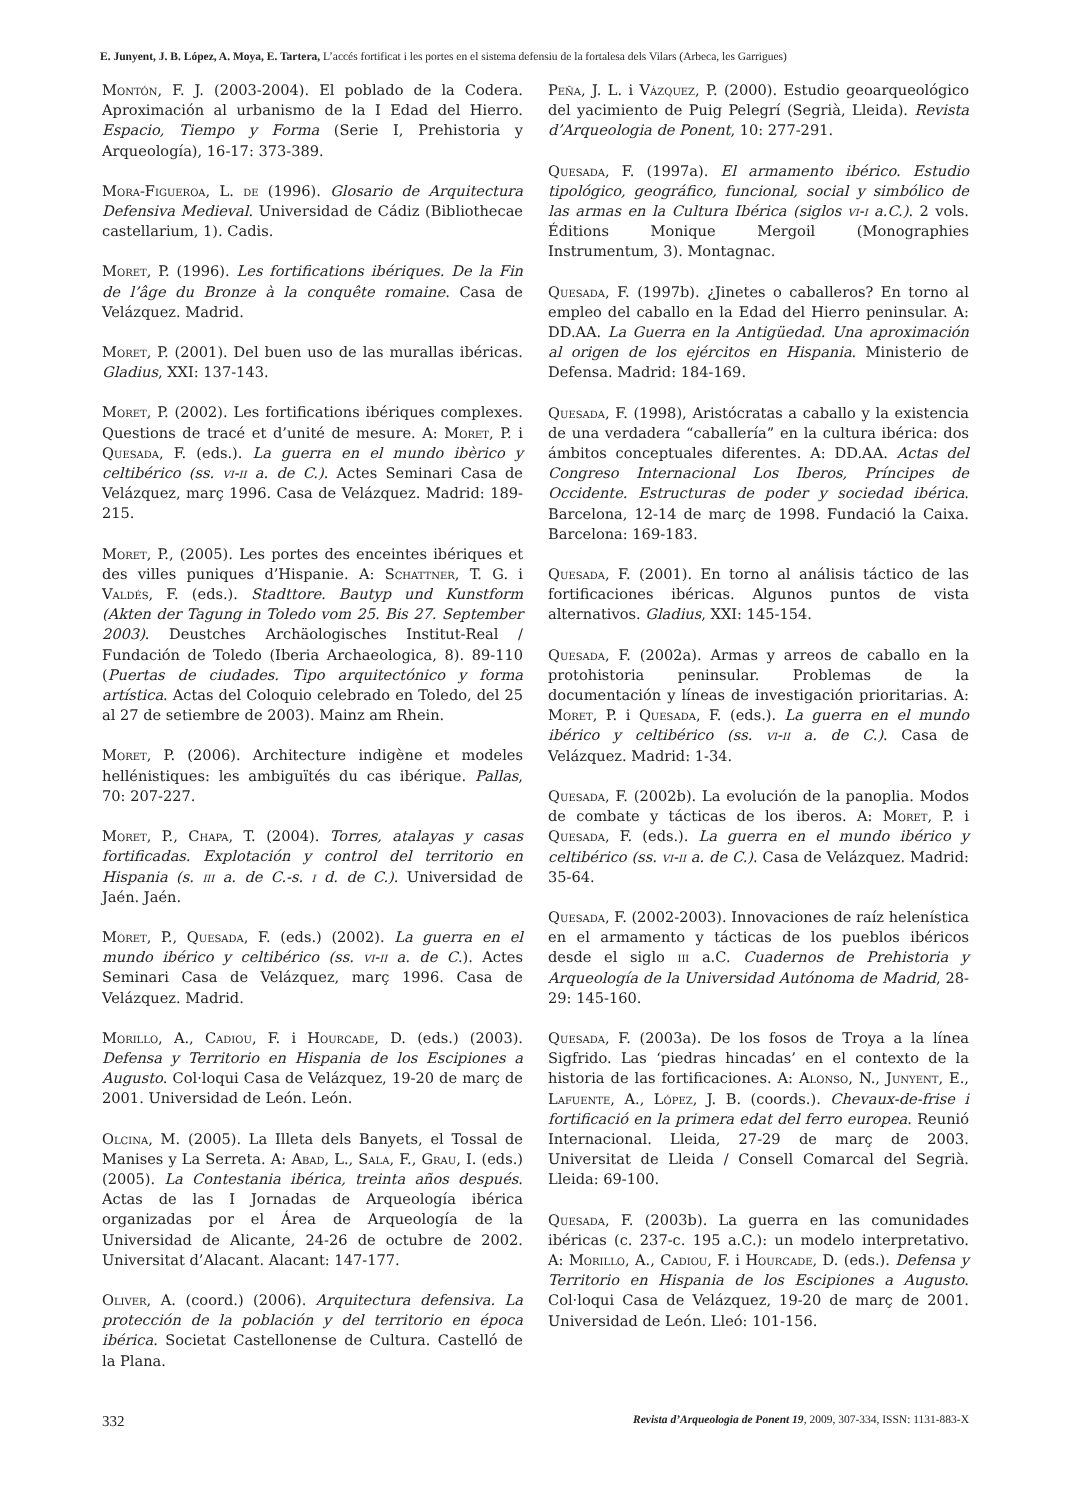E. Junyent, J. B. López, A. Moya, E. Tartera, L’accés fortificat i les portes en el sistema defensiu de la fortalesa dels Vilars (Arbeca, les Garrigues)
Montón, F. J. (2003-2004). El poblado de la Codera. Aproximación al urbanismo de la I Edad del Hierro. Espacio, Tiempo y Forma (Serie I, Prehistoria y Arqueología), 16-17: 373-389.
Mora-Figueroa, L. de (1996). Glosario de Arquitectura Defensiva Medieval. Universidad de Cádiz (Bibliothecae castellarium, 1). Cadis.
Moret, P. (1996). Les fortifications ibériques. De la Fin de l’âge du Bronze à la conquête romaine. Casa de Velázquez. Madrid.
Moret, P. (2001). Del buen uso de las murallas ibéricas. Gladius, XXI: 137-143.
Moret, P. (2002). Les fortifications ibériques complexes. Questions de tracé et d’unité de mesure. A: Moret, P. i Quesada, F. (eds.). La guerra en el mundo ibèrico y celtibérico (ss. vi-ii a. de C.). Actes Seminari Casa de Velázquez, març 1996. Casa de Velázquez. Madrid: 189-215.
Moret, P., (2005). Les portes des enceintes ibériques et des villes puniques d’Hispanie. A: Schattner, T. G. i Valdés, F. (eds.). Stadttore. Bautyp und Kunstform (Akten der Tagung in Toledo vom 25. Bis 27. September 2003). Deustches Archäologisches Institut-Real / Fundación de Toledo (Iberia Archaeologica, 8). 89-110 (Puertas de ciudades. Tipo arquitectónico y forma artística. Actas del Coloquio celebrado en Toledo, del 25 al 27 de setiembre de 2003). Mainz am Rhein.
Moret, P. (2006). Architecture indigène et modeles hellénistiques: les ambiguïtés du cas ibérique. Pallas, 70: 207-227.
Moret, P., Chapa, T. (2004). Torres, atalayas y casas fortificadas. Explotación y control del territorio en Hispania (s. iii a. de C.-s. i d. de C.). Universidad de Jaén. Jaén.
Moret, P., Quesada, F. (eds.) (2002). La guerra en el mundo ibérico y celtibérico (ss. vi-ii a. de C.). Actes Seminari Casa de Velázquez, març 1996. Casa de Velázquez. Madrid.
Morillo, A., Cadiou, F. i Hourcade, D. (eds.) (2003). Defensa y Territorio en Hispania de los Escipiones a Augusto. Col·loqui Casa de Velázquez, 19-20 de març de 2001. Universidad de León. León.
Olcina, M. (2005). La Illeta dels Banyets, el Tossal de Manises y La Serreta. A: Abad, L., Sala, F., Grau, I. (eds.) (2005). La Contestania ibérica, treinta años después. Actas de las I Jornadas de Arqueología ibérica organizadas por el Área de Arqueología de la Universidad de Alicante, 24-26 de octubre de 2002. Universitat d’Alacant. Alacant: 147-177.
Oliver, A. (coord.) (2006). Arquitectura defensiva. La protección de la población y del territorio en época ibérica. Societat Castellonense de Cultura. Castelló de la Plana.
Peña, J. L. i Vázquez, P. (2000). Estudio geoarqueológico del yacimiento de Puig Pelegrí (Segrià, Lleida). Revista d’Arqueologia de Ponent, 10: 277-291.
Quesada, F. (1997a). El armamento ibérico. Estudio tipológico, geográfico, funcional, social y simbólico de las armas en la Cultura Ibérica (siglos vi-i a.C.). 2 vols. Éditions Monique Mergoil (Monographies Instrumentum, 3). Montagnac.
Quesada, F. (1997b). ¿Jinetes o caballeros? En torno al empleo del caballo en la Edad del Hierro peninsular. A: DD.AA. La Guerra en la Antigüedad. Una aproximación al origen de los ejércitos en Hispania. Ministerio de Defensa. Madrid: 184-169.
Quesada, F. (1998), Aristócratas a caballo y la existencia de una verdadera “caballería” en la cultura ibérica: dos ámbitos conceptuales diferentes. A: DD.AA. Actas del Congreso Internacional Los Iberos, Príncipes de Occidente. Estructuras de poder y sociedad ibérica. Barcelona, 12-14 de març de 1998. Fundació la Caixa. Barcelona: 169-183.
Quesada, F. (2001). En torno al análisis táctico de las fortificaciones ibéricas. Algunos puntos de vista alternativos. Gladius, XXI: 145-154.
Quesada, F. (2002a). Armas y arreos de caballo en la protohistoria peninsular. Problemas de la documentación y líneas de investigación prioritarias. A: Moret, P. i Quesada, F. (eds.). La guerra en el mundo ibérico y celtibérico (ss. vi-ii a. de C.). Casa de Velázquez. Madrid: 1-34.
Quesada, F. (2002b). La evolución de la panoplia. Modos de combate y tácticas de los iberos. A: Moret, P. i Quesada, F. (eds.). La guerra en el mundo ibérico y celtibérico (ss. vi-ii a. de C.). Casa de Velázquez. Madrid: 35-64.
Quesada, F. (2002-2003). Innovaciones de raíz helenística en el armamento y tácticas de los pueblos ibéricos desde el siglo iii a.C. Cuadernos de Prehistoria y Arqueología de la Universidad Autónoma de Madrid, 28-29: 145-160.
Quesada, F. (2003a). De los fosos de Troya a la línea Sigfrido. Las ‘piedras hincadas’ en el contexto de la historia de las fortificaciones. A: Alonso, N., Junyent, E., Lafuente, A., López, J. B. (coords.). Chevaux-de-frise i fortificació en la primera edat del ferro europea. Reunió Internacional. Lleida, 27-29 de març de 2003. Universitat de Lleida / Consell Comarcal del Segrià. Lleida: 69-100.
Quesada, F. (2003b). La guerra en las comunidades ibéricas (c. 237-c. 195 a.C.): un modelo interpretativo. A: Morillo, A., Cadiou, F. i Hourcade, D. (eds.). Defensa y Territorio en Hispania de los Escipiones a Augusto. Col·loqui Casa de Velázquez, 19-20 de març de 2001. Universidad de León. Lleó: 101-156.
332 Revista d’Arqueologia de Ponent 19, 2009, 307-334, ISSN: 1131-883-X